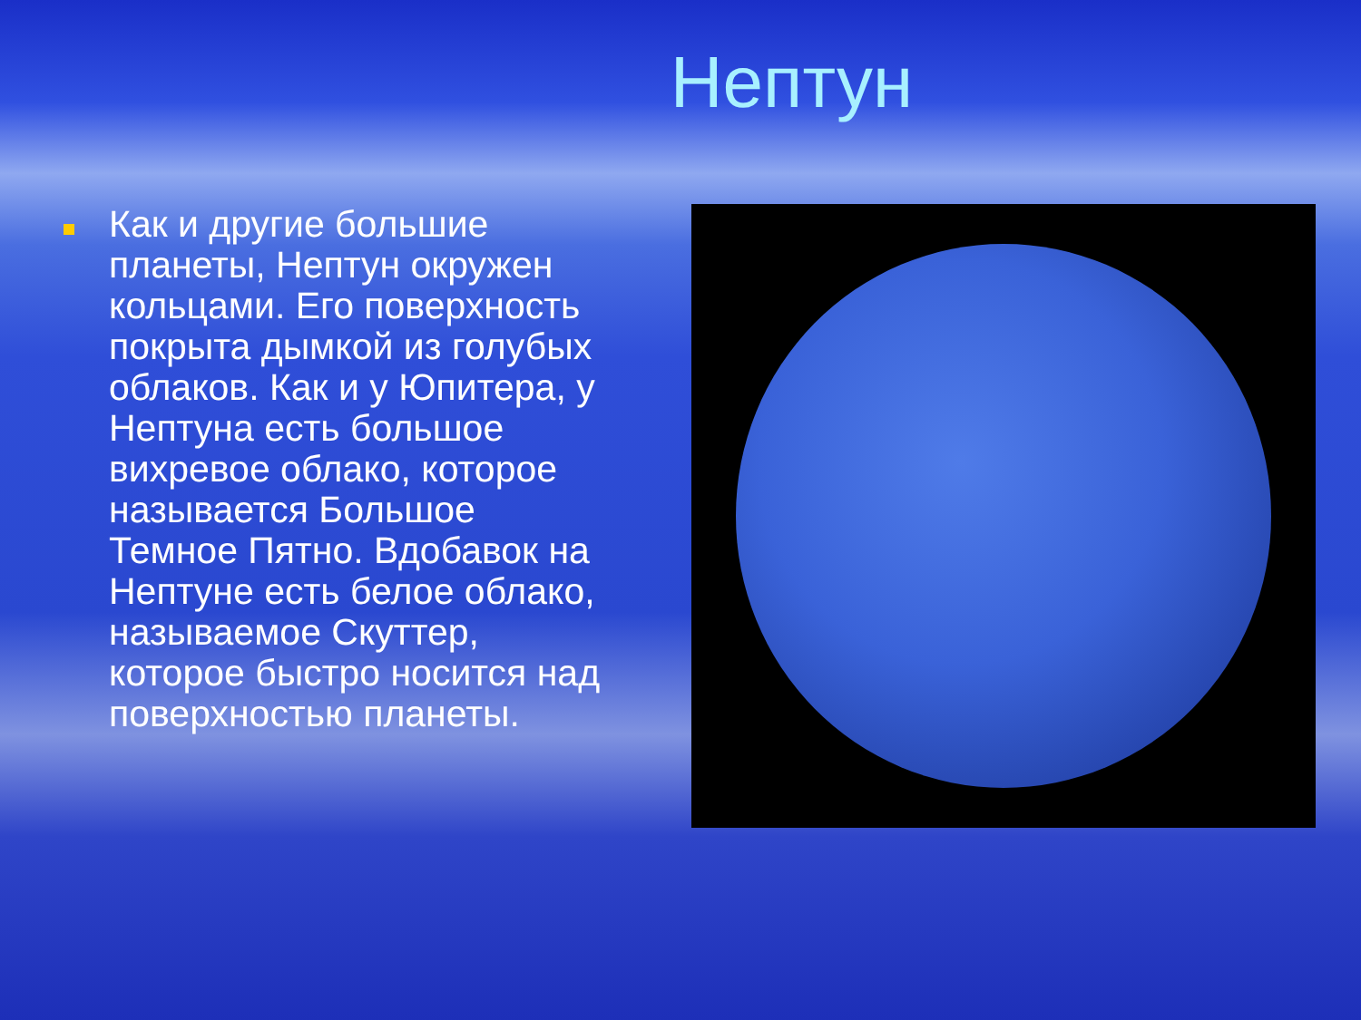Нептун
Как и другие большие планеты, Нептун окружен кольцами. Его поверхность покрыта дымкой из голубых облаков. Как и у Юпитера, у Нептуна есть большое вихревое облако, которое называется Большое Темное Пятно. Вдобавок на Нептуне есть белое облако, называемое Скуттер, которое быстро носится над поверхностью планеты.